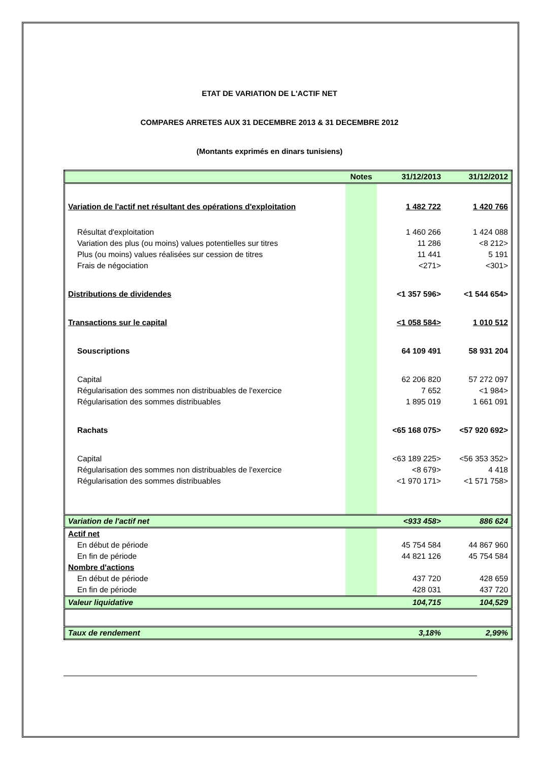ETAT DE VARIATION DE L'ACTIF NET
COMPARES ARRETES AUX 31 DECEMBRE 2013 & 31 DECEMBRE 2012
(Montants exprimés en dinars tunisiens)
| | Notes | 31/12/2013 | 31/12/2012 |
| --- | --- | --- | --- |
| Variation de l'actif net résultant des opérations d'exploitation | | 1 482 722 | 1 420 766 |
| Résultat d'exploitation | | 1 460 266 | 1 424 088 |
| Variation des plus (ou moins) values potentielles sur titres | | 11 286 | <8 212> |
| Plus (ou moins) values réalisées sur cession de titres | | 11 441 | 5 191 |
| Frais de négociation | | <271> | <301> |
| Distributions de dividendes | | <1 357 596> | <1 544 654> |
| Transactions sur le capital | | <1 058 584> | 1 010 512 |
| Souscriptions | | 64 109 491 | 58 931 204 |
| Capital | | 62 206 820 | 57 272 097 |
| Régularisation des sommes non distribuables de l'exercice | | 7 652 | <1 984> |
| Régularisation des sommes distribuables | | 1 895 019 | 1 661 091 |
| Rachats | | <65 168 075> | <57 920 692> |
| Capital | | <63 189 225> | <56 353 352> |
| Régularisation des sommes non distribuables de l'exercice | | <8 679> | 4 418 |
| Régularisation des sommes distribuables | | <1 970 171> | <1 571 758> |
| Variation de l'actif net | | <933 458> | 886 624 |
| Actif net | | | |
| En début de période | | 45 754 584 | 44 867 960 |
| En fin de période | | 44 821 126 | 45 754 584 |
| Nombre d'actions | | | |
| En début de période | | 437 720 | 428 659 |
| En fin de période | | 428 031 | 437 720 |
| Valeur liquidative | | 104,715 | 104,529 |
| Taux de rendement | | 3,18% | 2,99% |